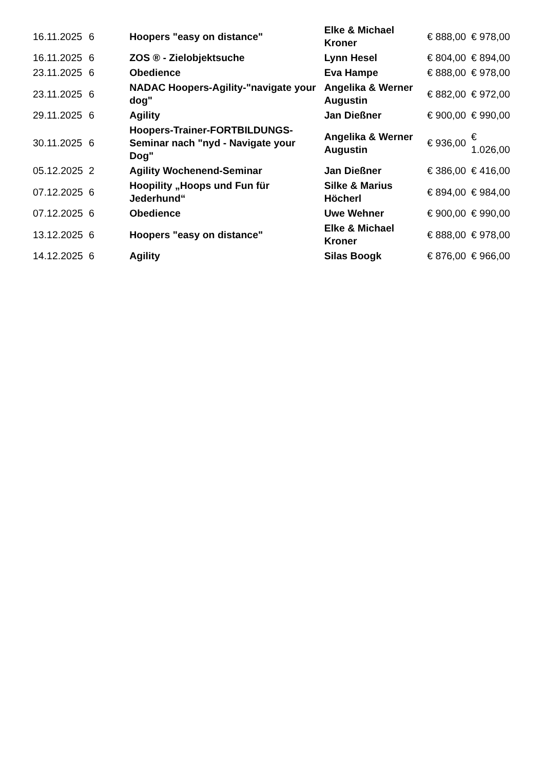| 16.11.2025 | 6 | Hoopers "easy on distance" | Elke & Michael Kroner | € 888,00 | € 978,00 |
| 16.11.2025 | 6 | ZOS ® - Zielobjektsuche | Lynn Hesel | € 804,00 | € 894,00 |
| 23.11.2025 | 6 | Obedience | Eva Hampe | € 888,00 | € 978,00 |
| 23.11.2025 | 6 | NADAC Hoopers-Agility-"navigate your dog" | Angelika & Werner Augustin | € 882,00 | € 972,00 |
| 29.11.2025 | 6 | Agility | Jan Dießner | € 900,00 | € 990,00 |
| 30.11.2025 | 6 | Hoopers-Trainer-FORTBILDUNGS-Seminar nach "nyd - Navigate your Dog" | Angelika & Werner Augustin | € 936,00 | € 1.026,00 |
| 05.12.2025 | 2 | Agility Wochenend-Seminar | Jan Dießner | € 386,00 | € 416,00 |
| 07.12.2025 | 6 | Hoopility „Hoops und Fun für Jederhund“ | Silke & Marius Höcherl | € 894,00 | € 984,00 |
| 07.12.2025 | 6 | Obedience | Uwe Wehner | € 900,00 | € 990,00 |
| 13.12.2025 | 6 | Hoopers "easy on distance" | Elke & Michael Kroner | € 888,00 | € 978,00 |
| 14.12.2025 | 6 | Agility | Silas Boogk | € 876,00 | € 966,00 |